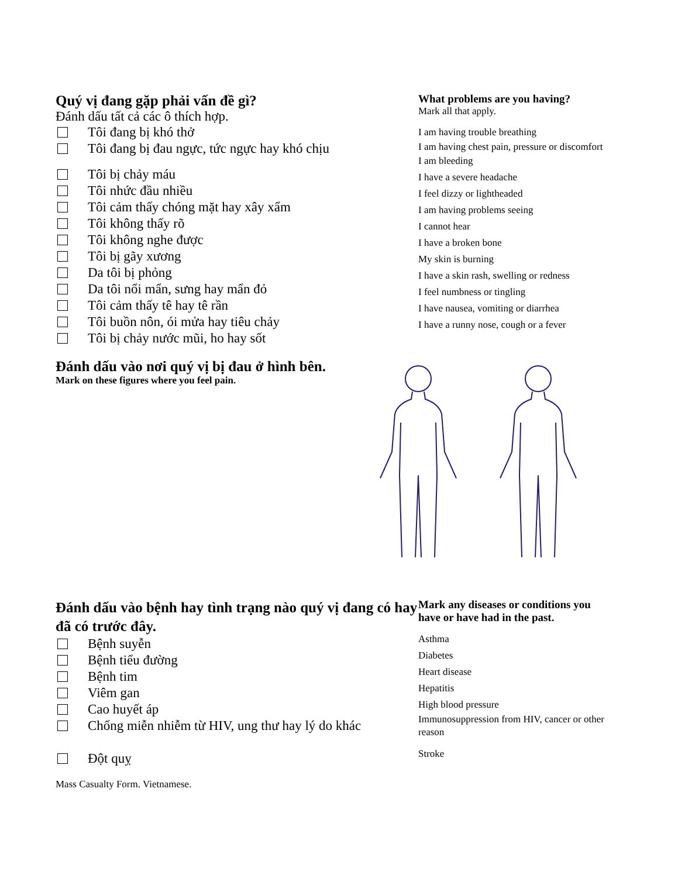Quý vị đang gặp phải vấn đề gì?
Đánh dấu tất cả các ô thích hợp.
Tôi đang bị khó thở
Tôi đang bị đau ngực, tức ngực hay khó chịu
Tôi bị chảy máu
Tôi nhức đầu nhiều
Tôi cảm thấy chóng mặt hay xây xẩm
Tôi không thấy rõ
Tôi không nghe được
Tôi bị gãy xương
Da tôi bị phỏng
Da tôi nổi mẩn, sưng hay mẩn đỏ
Tôi cảm thấy tê hay tê rần
Tôi buồn nôn, ói mửa hay tiêu chảy
Tôi bị chảy nước mũi, ho hay sốt
What problems are you having?
Mark all that apply.
I am having trouble breathing
I am having chest pain, pressure or discomfort
I am bleeding
I have a severe headache
I feel dizzy or lightheaded
I am having problems seeing
I cannot hear
I have a broken bone
My skin is burning
I have a skin rash, swelling or redness
I feel numbness or tingling
I have nausea, vomiting or diarrhea
I have a runny nose, cough or a fever
Đánh dấu vào nơi quý vị bị đau ở hình bên.
Mark on these figures where you feel pain.
Đánh dấu vào bệnh hay tình trạng nào quý vị đang có hay đã có trước đây.
Bệnh suyễn
Bệnh tiểu đường
Bệnh tim
Viêm gan
Cao huyết áp
Chống miễn nhiễm từ HIV, ung thư hay lý do khác
Đột quỵ
Mark any diseases or conditions you have or have had in the past.
Asthma
Diabetes
Heart disease
Hepatitis
High blood pressure
Immunosuppression from HIV, cancer or other reason
Stroke
Mass Casualty Form. Vietnamese.